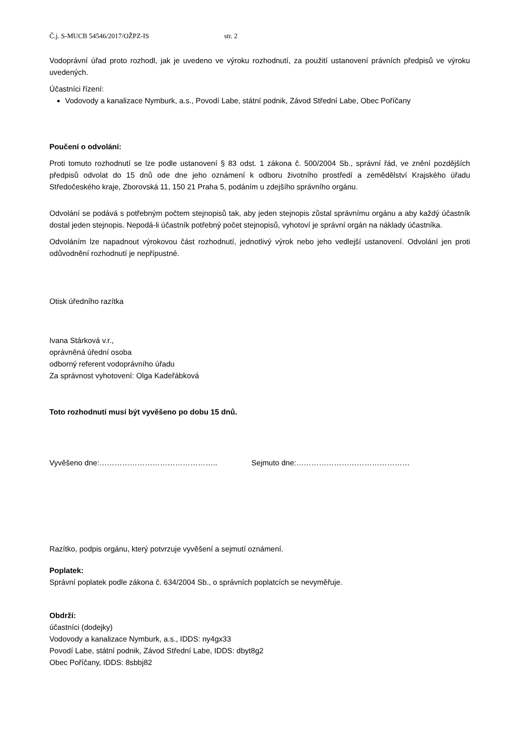Č.j. S-MUCB 54546/2017/OŽPZ-IS str. 2
Vodoprávní úřad proto rozhodl, jak je uvedeno ve výroku rozhodnutí, za použití ustanovení právních předpisů ve výroku uvedených.
Účastníci řízení:
Vodovody a kanalizace Nymburk, a.s., Povodí Labe, státní podnik, Závod Střední Labe, Obec Poříčany
Poučení o odvolání:
Proti tomuto rozhodnutí se lze podle ustanovení § 83 odst. 1 zákona č. 500/2004 Sb., správní řád, ve znění pozdějších předpisů odvolat do 15 dnů ode dne jeho oznámení k odboru životního prostředí a zemědělství Krajského úřadu Středočeského kraje, Zborovská 11, 150 21 Praha 5, podáním u zdejšího správního orgánu.
Odvolání se podává s potřebným počtem stejnopisů tak, aby jeden stejnopis zůstal správnímu orgánu a aby každý účastník dostal jeden stejnopis. Nepodá-li účastník potřebný počet stejnopisů, vyhotoví je správní orgán na náklady účastníka.
Odvoláním lze napadnout výrokovou část rozhodnutí, jednotlivý výrok nebo jeho vedlejší ustanovení. Odvolání jen proti odůvodnění rozhodnutí je nepřípustné.
Otisk úředního razítka
Ivana Stárková v.r.,
oprávněná úřední osoba
odborný referent vodoprávního úřadu
Za správnost vyhotovení: Olga Kadeřábková
Toto rozhodnutí musí být vyvěšeno po dobu 15 dnů.
Vyvěšeno dne:……………………………………….. Sejmuto dne:………………………………………
Razítko, podpis orgánu, který potvrzuje vyvěšení a sejmutí oznámení.
Poplatek:
Správní poplatek podle zákona č. 634/2004 Sb., o správních poplatcích se nevyměřuje.
Obdrží:
účastníci (dodejky)
Vodovody a kanalizace Nymburk, a.s., IDDS: ny4gx33
Povodí Labe, státní podnik, Závod Střední Labe, IDDS: dbyt8g2
Obec Poříčany, IDDS: 8sbbj82